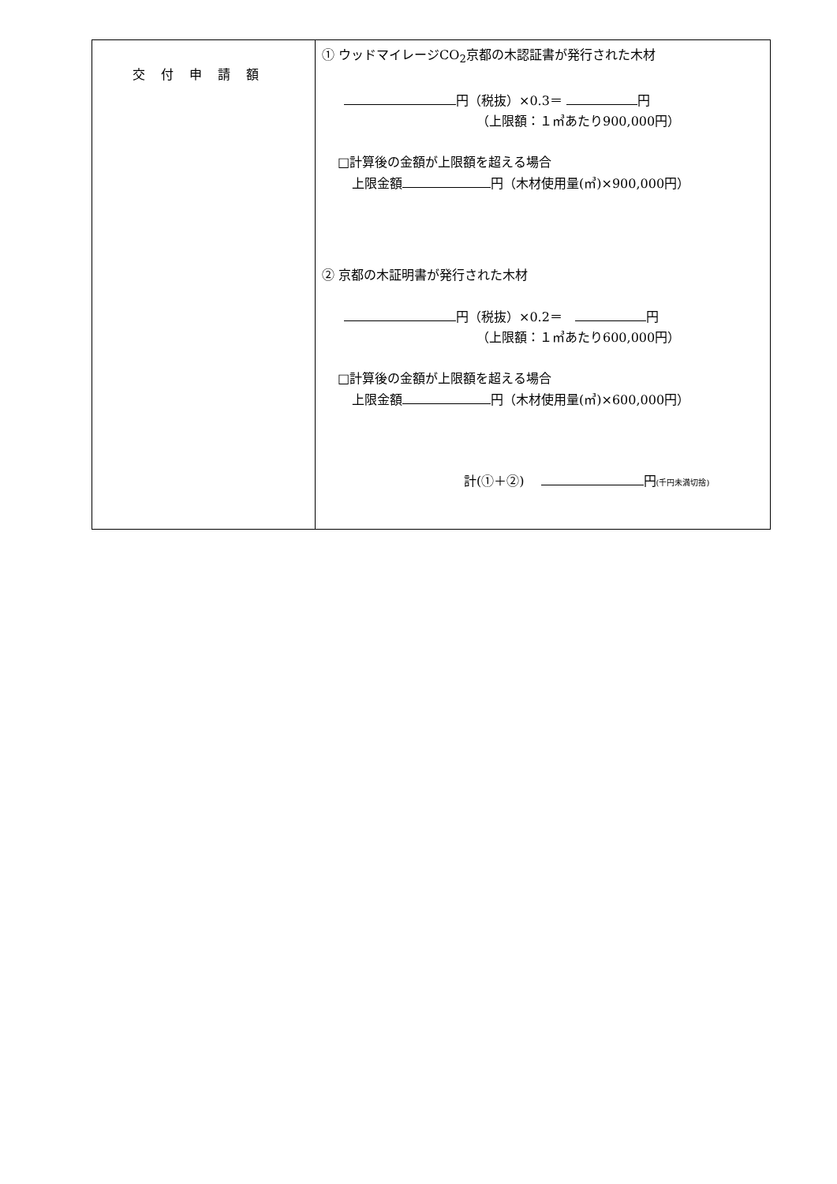| 交付申請額 | ① ウッドマイレージCO<sub>2</sub>京都の木認証書が発行された木材 円（税抜）×0.3＝ 円 （上限額：１㎥あたり900,000円） □計算後の金額が上限額を超える場合 上限金額 円（木材使用量(㎥)×900,000円） ② 京都の木証明書が発行された木材 円（税抜）×0.2＝ 円 （上限額：１㎥あたり600,000円） □計算後の金額が上限額を超える場合 上限金額 円（木材使用量(㎥)×600,000円） 計(①＋②) 円 (千円未満切捨) |